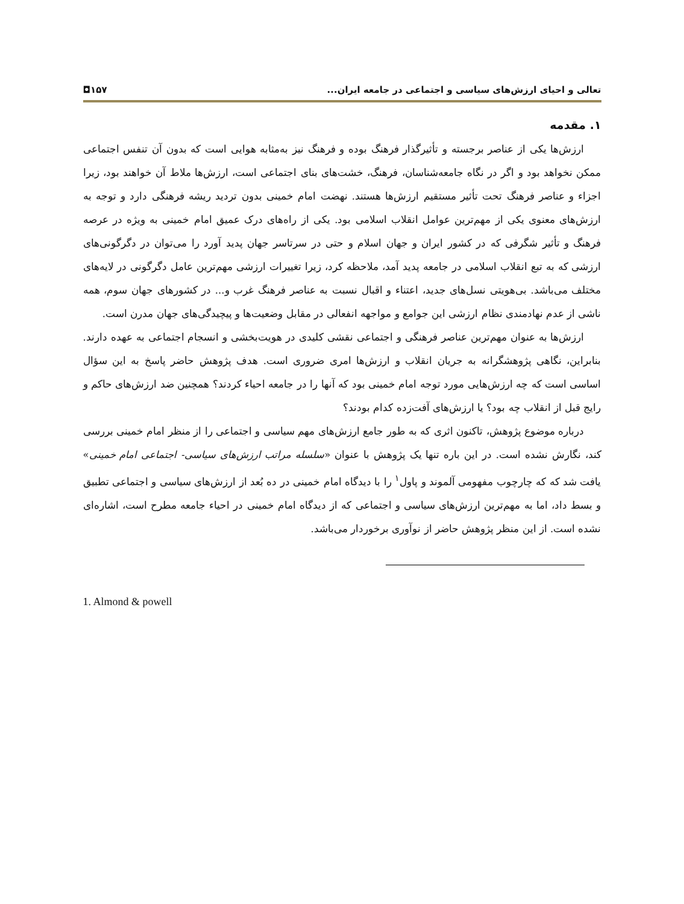تعالی و احیای ارزش‌های سیاسی و اجتماعی در جامعه ایران... ۱۵۷◘
۱. مقدمه
ارزش‌ها یکی از عناصر برجسته و تأثیرگذار فرهنگ بوده و فرهنگ نیز به‌مثابه هوایی است که بدون آن تنفس اجتماعی ممکن نخواهد بود و اگر در نگاه جامعه‌شناسان، فرهنگ، خشت‌های بنای اجتماعی است، ارزش‌ها ملاط آن خواهند بود، زیرا اجزاء و عناصر فرهنگ تحت تأثیر مستقیم ارزش‌ها هستند. نهضت امام خمینی بدون تردید ریشه فرهنگی دارد و توجه به ارزش‌های معنوی یکی از مهم‌ترین عوامل انقلاب اسلامی بود. یکی از راه‌های درک عمیق امام خمینی به ویژه در عرصه فرهنگ و تأثیر شگرفی که در کشور ایران و جهان اسلام و حتی در سرتاسر جهان پدید آورد را می‌توان در دگرگونی‌های ارزشی که به تبع انقلاب اسلامی در جامعه پدید آمد، ملاحظه کرد، زیرا تغییرات ارزشی مهم‌ترین عامل دگرگونی در لایه‌های مختلف می‌باشد. بی‌هویتی نسل‌های جدید، اعتناء و اقبال نسبت به عناصر فرهنگ غرب و... در کشورهای جهان سوم، همه ناشی از عدم نهادمندی نظام ارزشی این جوامع و مواجهه انفعالی در مقابل وضعیت‌ها و پیچیدگی‌های جهان مدرن است.
ارزش‌ها به عنوان مهم‌ترین عناصر فرهنگی و اجتماعی نقشی کلیدی در هویت‌بخشی و انسجام اجتماعی به عهده دارند. بنابراین، نگاهی پژوهشگرانه به جریان انقلاب و ارزش‌ها امری ضروری است. هدف پژوهش حاضر پاسخ به این سؤال اساسی است که چه ارزش‌هایی مورد توجه امام خمینی بود که آنها را در جامعه احیاء کردند؟ همچنین ضد ارزش‌های حاکم و رایج قبل از انقلاب چه بود؟ یا ارزش‌های آفت‌زده کدام بودند؟
درباره موضوع پژوهش، تاکنون اثری که به طور جامع ارزش‌های مهم سیاسی و اجتماعی را از منظر امام خمینی بررسی کند، نگارش نشده است. در این باره تنها یک پژوهش با عنوان «سلسله مراتب ارزش‌های سیاسی- اجتماعی امام خمینی» یافت شد که که چارچوب مفهومی آلموند و پاول<sup>۱</sup> را با دیدگاه امام خمینی در ده بُعد از ارزش‌های سیاسی و اجتماعی تطبیق و بسط داد، اما به مهم‌ترین ارزش‌های سیاسی و اجتماعی که از دیدگاه امام خمینی در احیاء جامعه مطرح است، اشاره‌ای نشده است. از این منظر پژوهش حاضر از نوآوری برخوردار می‌باشد.
1. Almond & powell